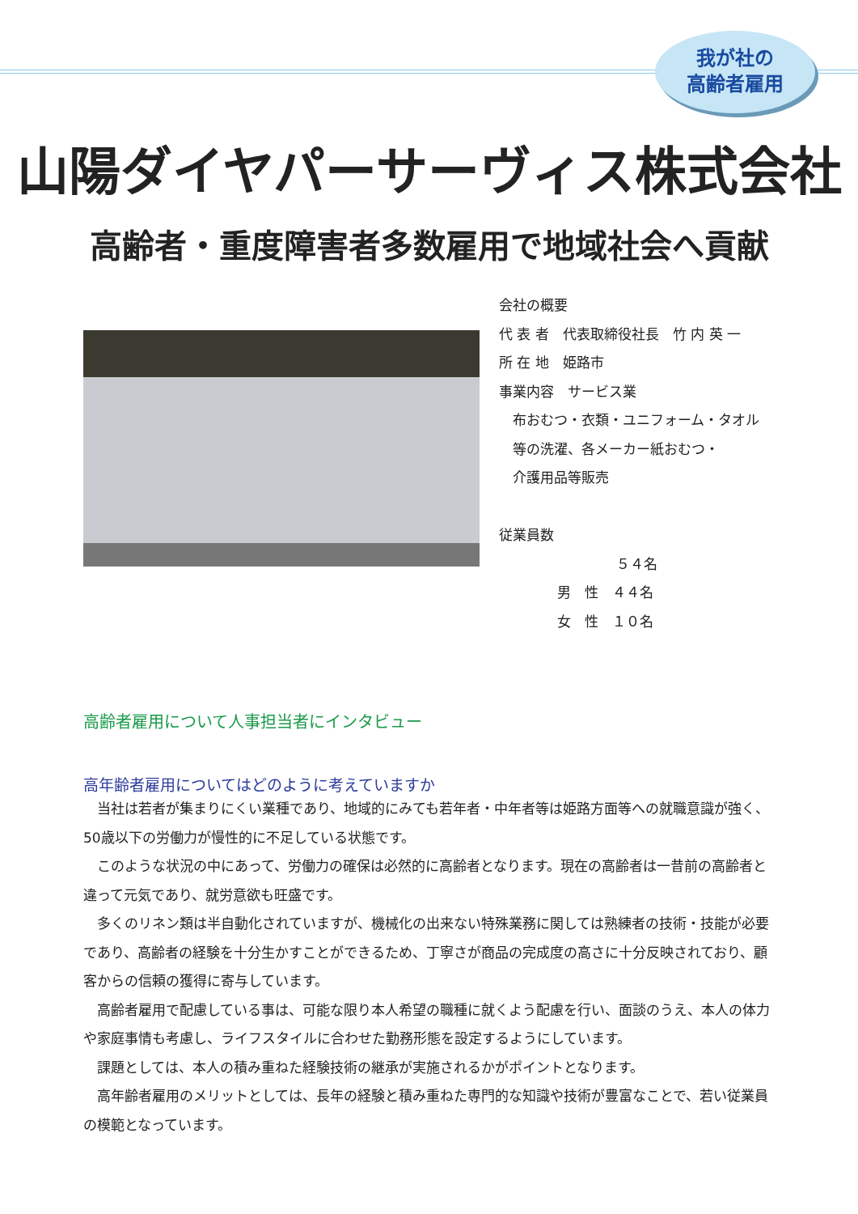我が社の
高齢者雇用
山陽ダイヤパーサーヴィス株式会社
高齢者・重度障害者多数雇用で地域社会へ貢献
会社の概要
代 表 者　代表取締役社長　竹 内 英 一
所 在 地　姫路市
事業内容　サービス業
　布おむつ・衣類・ユニフォーム・タオル
　等の洗濯、各メーカー紙おむつ・
　介護用品等販売
従業員数
５４名
男　性　４４名
女　性　１０名
高齢者雇用について人事担当者にインタビュー
高年齢者雇用についてはどのように考えていますか
当社は若者が集まりにくい業種であり、地域的にみても若年者・中年者等は姫路方面等への就職意識が強く、50歳以下の労働力が慢性的に不足している状態です。
このような状況の中にあって、労働力の確保は必然的に高齢者となります。現在の高齢者は一昔前の高齢者と違って元気であり、就労意欲も旺盛です。
多くのリネン類は半自動化されていますが、機械化の出来ない特殊業務に関しては熟練者の技術・技能が必要であり、高齢者の経験を十分生かすことができるため、丁寧さが商品の完成度の高さに十分反映されており、顧客からの信頼の獲得に寄与しています。
高齢者雇用で配慮している事は、可能な限り本人希望の職種に就くよう配慮を行い、面談のうえ、本人の体力や家庭事情も考慮し、ライフスタイルに合わせた勤務形態を設定するようにしています。
課題としては、本人の積み重ねた経験技術の継承が実施されるかがポイントとなります。
高年齢者雇用のメリットとしては、長年の経験と積み重ねた専門的な知識や技術が豊富なことで、若い従業員の模範となっています。